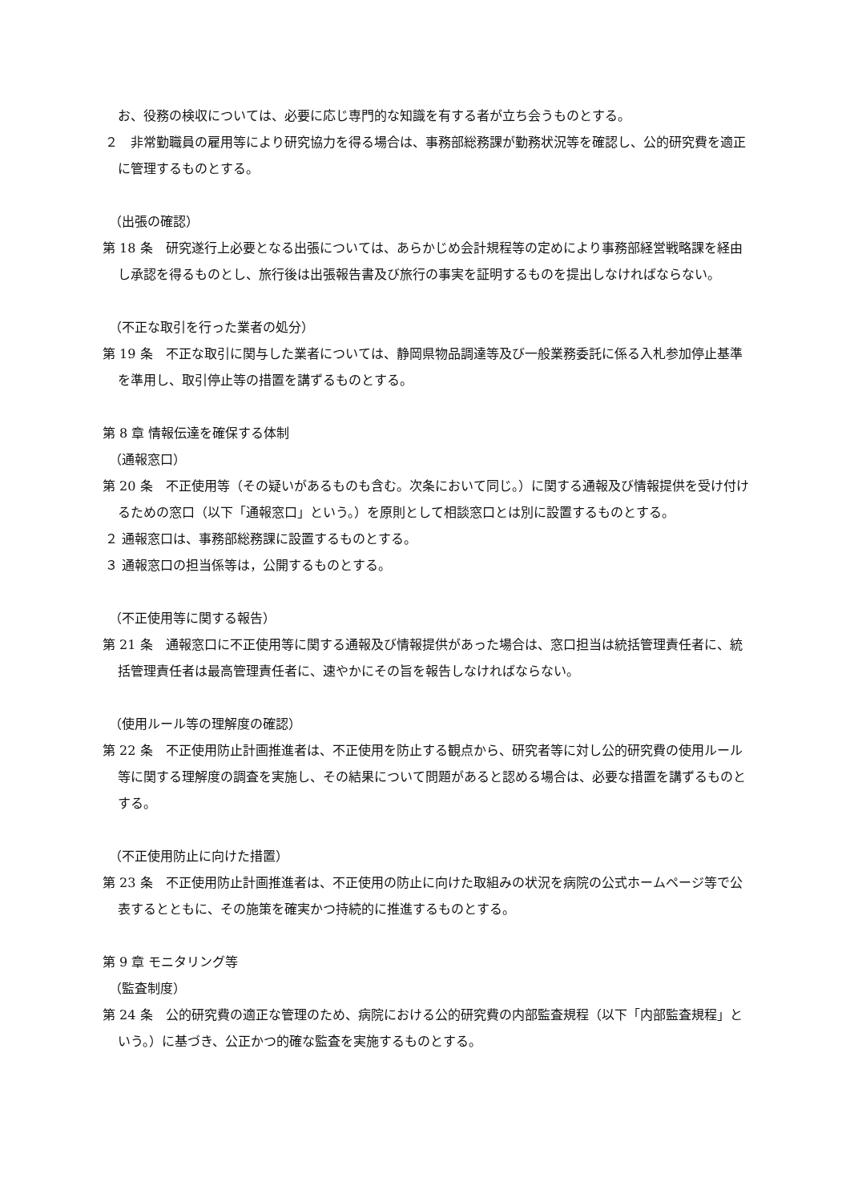お、役務の検収については、必要に応じ専門的な知識を有する者が立ち会うものとする。
２　非常勤職員の雇用等により研究協力を得る場合は、事務部総務課が勤務状況等を確認し、公的研究費を適正に管理するものとする。
（出張の確認）
第 18 条　研究遂行上必要となる出張については、あらかじめ会計規程等の定めにより事務部経営戦略課を経由し承認を得るものとし、旅行後は出張報告書及び旅行の事実を証明するものを提出しなければならない。
（不正な取引を行った業者の処分）
第 19 条　不正な取引に関与した業者については、静岡県物品調達等及び一般業務委託に係る入札参加停止基準を準用し、取引停止等の措置を講ずるものとする。
第 8 章 情報伝達を確保する体制
（通報窓口）
第 20 条　不正使用等（その疑いがあるものも含む。次条において同じ。）に関する通報及び情報提供を受け付けるための窓口（以下「通報窓口」という。）を原則として相談窓口とは別に設置するものとする。
２ 通報窓口は、事務部総務課に設置するものとする。
３ 通報窓口の担当係等は，公開するものとする。
（不正使用等に関する報告）
第 21 条　通報窓口に不正使用等に関する通報及び情報提供があった場合は、窓口担当は統括管理責任者に、統括管理責任者は最高管理責任者に、速やかにその旨を報告しなければならない。
（使用ルール等の理解度の確認）
第 22 条　不正使用防止計画推進者は、不正使用を防止する観点から、研究者等に対し公的研究費の使用ルール等に関する理解度の調査を実施し、その結果について問題があると認める場合は、必要な措置を講ずるものとする。
（不正使用防止に向けた措置）
第 23 条　不正使用防止計画推進者は、不正使用の防止に向けた取組みの状況を病院の公式ホームページ等で公表するとともに、その施策を確実かつ持続的に推進するものとする。
第 9 章 モニタリング等
（監査制度）
第 24 条　公的研究費の適正な管理のため、病院における公的研究費の内部監査規程（以下「内部監査規程」という。）に基づき、公正かつ的確な監査を実施するものとする。